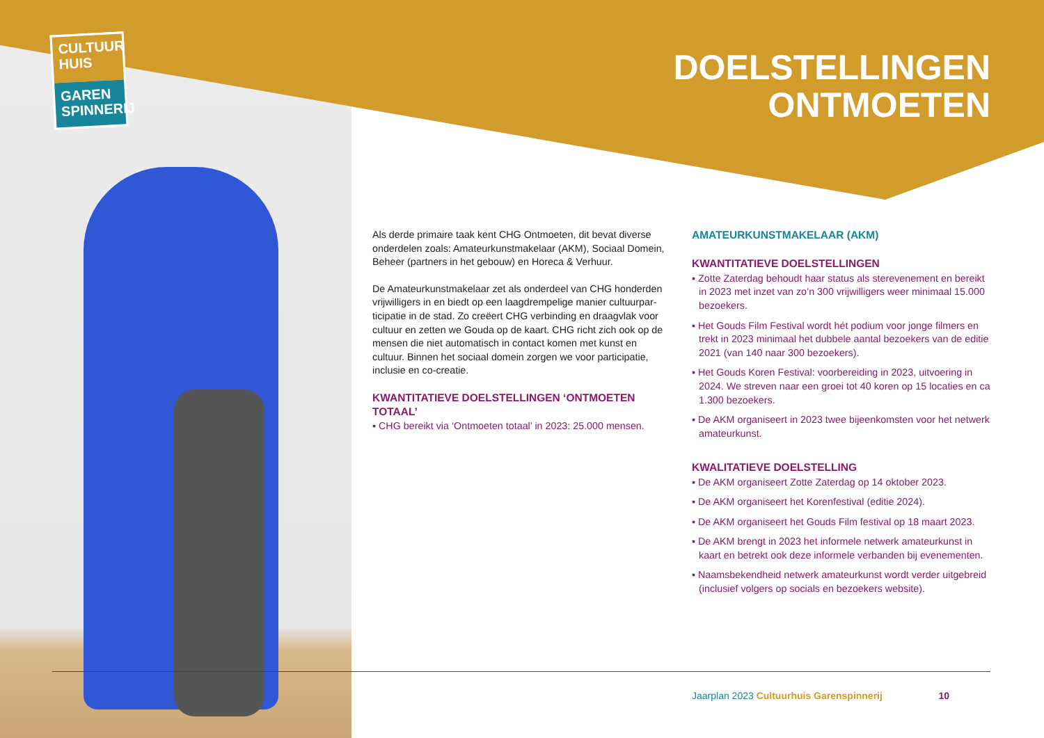CULTUUR HUIS
GAREN SPINNERIJ
DOELSTELLINGEN
ONTMOETEN
Als derde primaire taak kent CHG Ontmoeten, dit bevat diverse onderdelen zoals: Amateurkunstmakelaar (AKM), Sociaal Domein, Beheer (partners in het gebouw) en Horeca & Verhuur.
De Amateurkunstmakelaar zet als onderdeel van CHG honderden vrijwilligers in en biedt op een laagdrempelige manier cultuurpar-ticipatie in de stad. Zo creëert CHG verbinding en draagvlak voor cultuur en zetten we Gouda op de kaart. CHG richt zich ook op de mensen die niet automatisch in contact komen met kunst en cultuur. Binnen het sociaal domein zorgen we voor participatie, inclusie en co-creatie.
KWANTITATIEVE DOELSTELLINGEN ‘ONTMOETEN TOTAAL’
▪ CHG bereikt via ‘Ontmoeten totaal’ in 2023: 25.000 mensen.
AMATEURKUNSTMAKELAAR (AKM)
KWANTITATIEVE DOELSTELLINGEN
▪ Zotte Zaterdag behoudt haar status als sterevenement en bereikt in 2023 met inzet van zo’n 300 vrijwilligers weer minimaal 15.000 bezoekers.
▪ Het Gouds Film Festival wordt hét podium voor jonge filmers en trekt in 2023 minimaal het dubbele aantal bezoekers van de editie 2021 (van 140 naar 300 bezoekers).
▪ Het Gouds Koren Festival: voorbereiding in 2023, uitvoering in 2024. We streven naar een groei tot 40 koren op 15 locaties en ca 1.300 bezoekers.
▪ De AKM organiseert in 2023 twee bijeenkomsten voor het netwerk amateurkunst.
KWALITATIEVE DOELSTELLING
▪ De AKM organiseert Zotte Zaterdag op 14 oktober 2023.
▪ De AKM organiseert het Korenfestival (editie 2024).
▪ De AKM organiseert het Gouds Film festival op 18 maart 2023.
▪ De AKM brengt in 2023 het informele netwerk amateurkunst in kaart en betrekt ook deze informele verbanden bij evenementen.
▪ Naamsbekendheid netwerk amateurkunst wordt verder uitgebreid (inclusief volgers op socials en bezoekers website).
Jaarplan 2023 Cultuurhuis Garenspinnerij 10